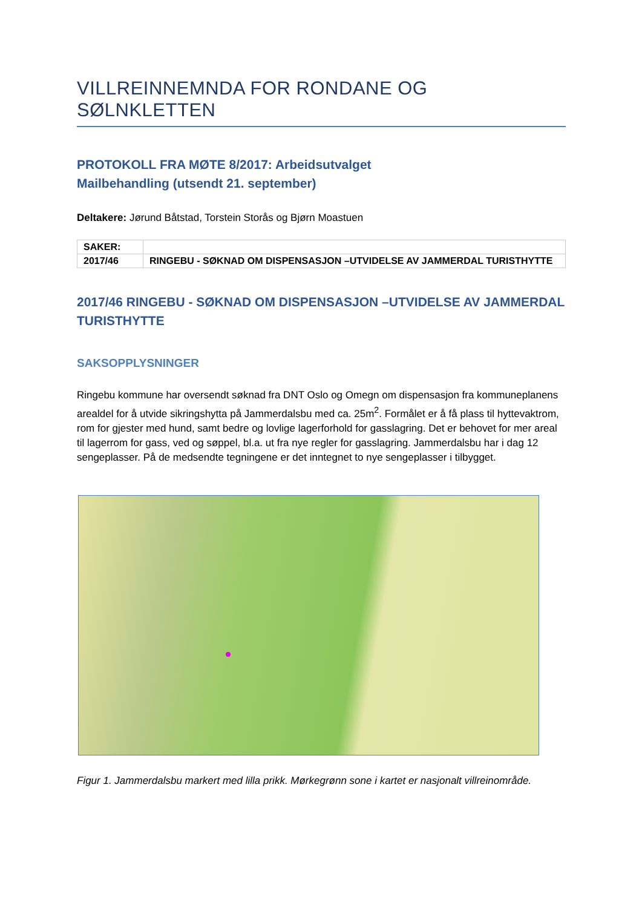VILLREINNEMNDA FOR RONDANE OG SØLNKLETTEN
PROTOKOLL FRA MØTE 8/2017: Arbeidsutvalget
Mailbehandling (utsendt 21. september)
Deltakere: Jørund Båtstad, Torstein Storås og Bjørn Moastuen
| SAKER: | |
| 2017/46 | RINGEBU - SØKNAD OM DISPENSASJON –UTVIDELSE AV JAMMERDAL TURISTHYTTE |
2017/46 RINGEBU - SØKNAD OM DISPENSASJON –UTVIDELSE AV JAMMERDAL TURISTHYTTE
SAKSOPPLYSNINGER
Ringebu kommune har oversendt søknad fra DNT Oslo og Omegn om dispensasjon fra kommuneplanens arealdel for å utvide sikringshytta på Jammerdalsbu med ca. 25m<sup>2</sup>. Formålet er å få plass til hyttevaktrom, rom for gjester med hund, samt bedre og lovlige lagerforhold for gasslagring. Det er behovet for mer areal til lagerrom for gass, ved og søppel, bl.a. ut fra nye regler for gasslagring. Jammerdalsbu har i dag 12 sengeplasser. På de medsendte tegningene er det inntegnet to nye sengeplasser i tilbygget.
Figur 1. Jammerdalsbu markert med lilla prikk. Mørkegrønn sone i kartet er nasjonalt villreinområde.